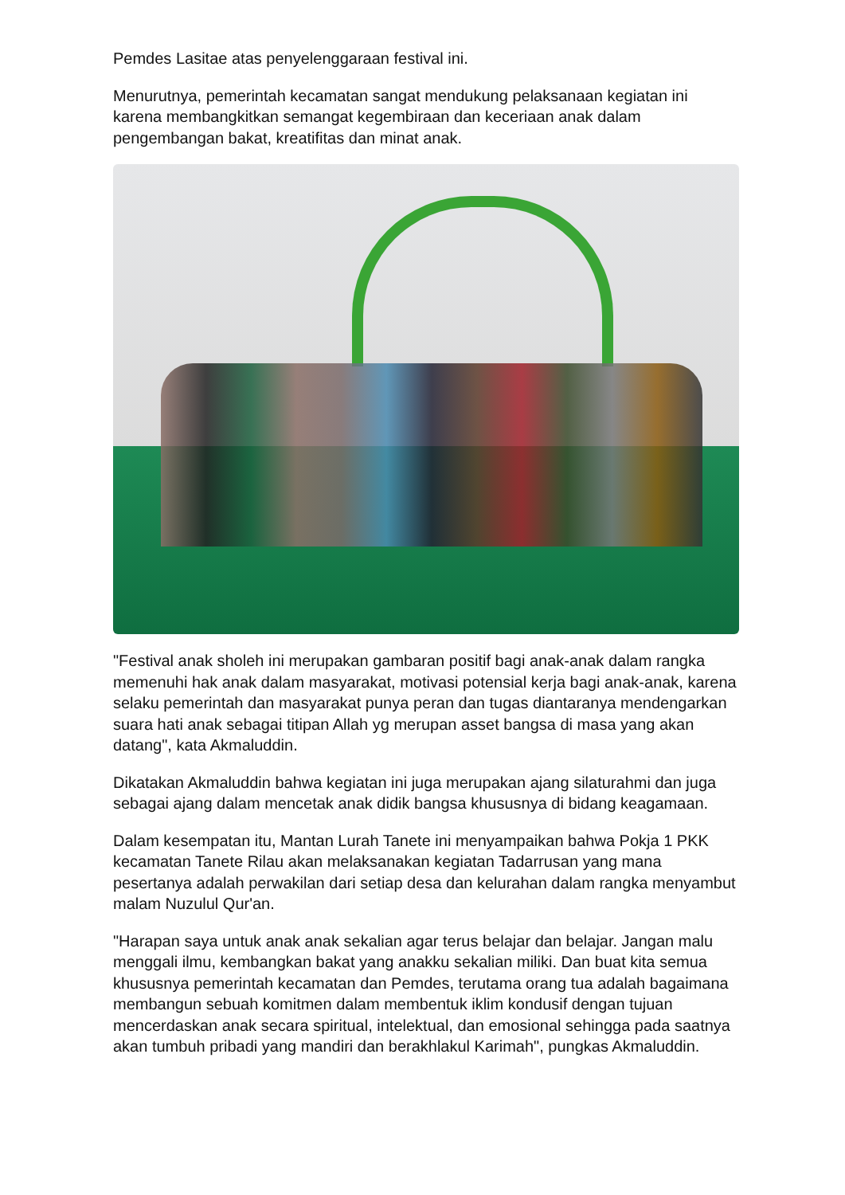Pemdes Lasitae atas penyelenggaraan festival ini.
Menurutnya, pemerintah kecamatan sangat mendukung pelaksanaan kegiatan ini karena membangkitkan semangat kegembiraan dan keceriaan anak dalam pengembangan bakat, kreatifitas dan minat anak.
"Festival anak sholeh ini merupakan gambaran positif bagi anak-anak dalam rangka memenuhi hak anak dalam masyarakat, motivasi potensial kerja bagi anak-anak, karena selaku pemerintah dan masyarakat punya peran dan tugas diantaranya mendengarkan suara hati anak sebagai titipan Allah yg merupan asset bangsa di masa yang akan datang", kata Akmaluddin.
Dikatakan Akmaluddin bahwa kegiatan ini juga merupakan ajang silaturahmi dan juga sebagai ajang dalam mencetak anak didik bangsa khususnya di bidang keagamaan.
Dalam kesempatan itu, Mantan Lurah Tanete ini menyampaikan bahwa Pokja 1 PKK kecamatan Tanete Rilau akan melaksanakan kegiatan Tadarrusan yang mana pesertanya adalah perwakilan dari setiap desa dan kelurahan dalam rangka menyambut malam Nuzulul Qur'an.
"Harapan saya untuk anak anak sekalian agar terus belajar dan belajar. Jangan malu menggali ilmu, kembangkan bakat yang anakku sekalian miliki. Dan buat kita semua khususnya pemerintah kecamatan dan Pemdes, terutama orang tua adalah bagaimana membangun sebuah komitmen dalam membentuk iklim kondusif dengan tujuan mencerdaskan anak secara spiritual, intelektual, dan emosional sehingga pada saatnya akan tumbuh pribadi yang mandiri dan berakhlakul Karimah", pungkas Akmaluddin.